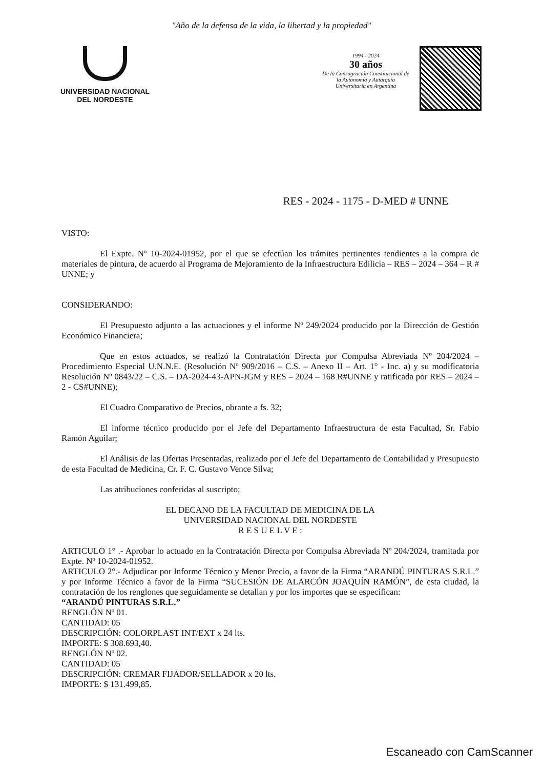"Año de la defensa de la vida, la libertad y la propiedad"
UNIVERSIDAD NACIONAL
DEL NORDESTE
1994 - 2024
30 años
De la Consagración Constitucional de la Autonomía y Autarquía Universitaria en Argentina
RES - 2024 - 1175 - D-MED # UNNE
VISTO:
El Expte. Nº 10-2024-01952, por el que se efectúan los trámites pertinentes tendientes a la compra de materiales de pintura, de acuerdo al Programa de Mejoramiento de la Infraestructura Edilicia – RES – 2024 – 364 – R # UNNE; y
CONSIDERANDO:
El Presupuesto adjunto a las actuaciones y el informe Nº 249/2024 producido por la Dirección de Gestión Económico Financiera;
Que en estos actuados, se realizó la Contratación Directa por Compulsa Abreviada Nº 204/2024 – Procedimiento Especial U.N.N.E. (Resolución Nº 909/2016 – C.S. – Anexo II – Art. 1° - Inc. a) y su modificatoria Resolución Nº 0843/22 – C.S. – DA-2024-43-APN-JGM y RES – 2024 – 168 R#UNNE y ratificada por RES – 2024 – 2 - CS#UNNE);
El Cuadro Comparativo de Precios, obrante a fs. 32;
El informe técnico producido por el Jefe del Departamento Infraestructura de esta Facultad, Sr. Fabio Ramón Aguilar;
El Análisis de las Ofertas Presentadas, realizado por el Jefe del Departamento de Contabilidad y Presupuesto de esta Facultad de Medicina, Cr. F. C. Gustavo Vence Silva;
Las atribuciones conferidas al suscripto;
EL DECANO DE LA FACULTAD DE MEDICINA DE LA
UNIVERSIDAD NACIONAL DEL NORDESTE
R E S U E L V E :
ARTICULO 1° .- Aprobar lo actuado en la Contratación Directa por Compulsa Abreviada Nº 204/2024, tramitada por Expte. Nº 10-2024-01952.
ARTICULO 2°.- Adjudicar por Informe Técnico y Menor Precio, a favor de la Firma “ARANDÚ PINTURAS S.R.L.” y por Informe Técnico a favor de la Firma “SUCESIÓN DE ALARCÓN JOAQUÍN RAMÓN”, de esta ciudad, la contratación de los renglones que seguidamente se detallan y por los importes que se especifican:
“ARANDÚ PINTURAS S.R.L.”
RENGLÓN Nº 01.
CANTIDAD: 05
DESCRIPCIÓN: COLORPLAST INT/EXT x 24 lts.
IMPORTE: $ 308.693,40.
RENGLÓN Nº 02.
CANTIDAD: 05
DESCRIPCIÓN: CREMAR FIJADOR/SELLADOR x 20 lts.
IMPORTE: $ 131.499,85.
Escaneado con CamScanner